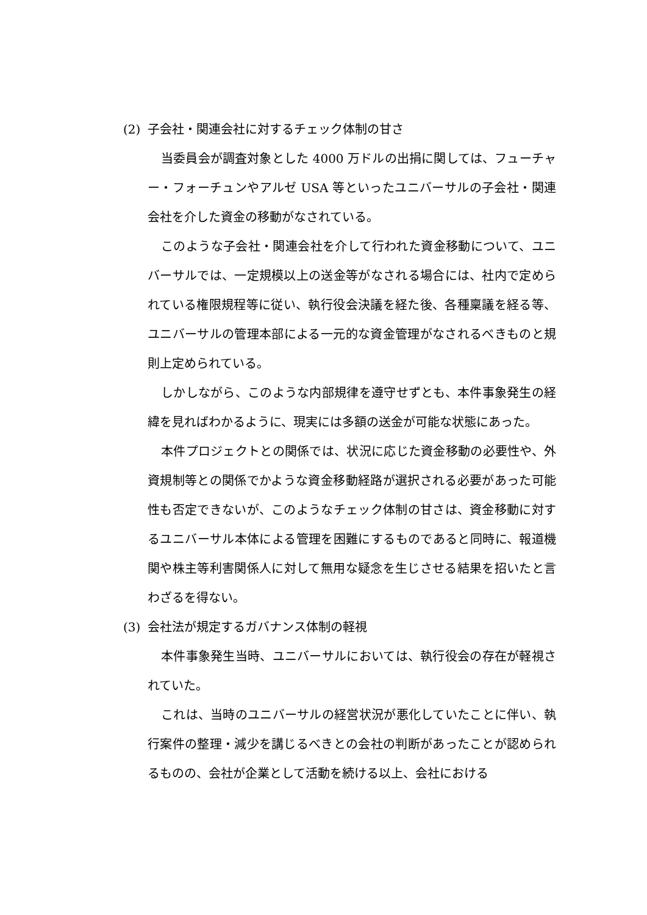(2) 子会社・関連会社に対するチェック体制の甘さ
当委員会が調査対象とした 4000 万ドルの出捐に関しては、フューチャー・フォーチュンやアルゼ USA 等といったユニバーサルの子会社・関連会社を介した資金の移動がなされている。
このような子会社・関連会社を介して行われた資金移動について、ユニバーサルでは、一定規模以上の送金等がなされる場合には、社内で定められている権限規程等に従い、執行役会決議を経た後、各種稟議を経る等、ユニバーサルの管理本部による一元的な資金管理がなされるべきものと規則上定められている。
しかしながら、このような内部規律を遵守せずとも、本件事象発生の経緯を見ればわかるように、現実には多額の送金が可能な状態にあった。
本件プロジェクトとの関係では、状況に応じた資金移動の必要性や、外資規制等との関係でかような資金移動経路が選択される必要があった可能性も否定できないが、このようなチェック体制の甘さは、資金移動に対するユニバーサル本体による管理を困難にするものであると同時に、報道機関や株主等利害関係人に対して無用な疑念を生じさせる結果を招いたと言わざるを得ない。
(3) 会社法が規定するガバナンス体制の軽視
本件事象発生当時、ユニバーサルにおいては、執行役会の存在が軽視されていた。
これは、当時のユニバーサルの経営状況が悪化していたことに伴い、執行案件の整理・減少を講じるべきとの会社の判断があったことが認められるものの、会社が企業として活動を続ける以上、会社における